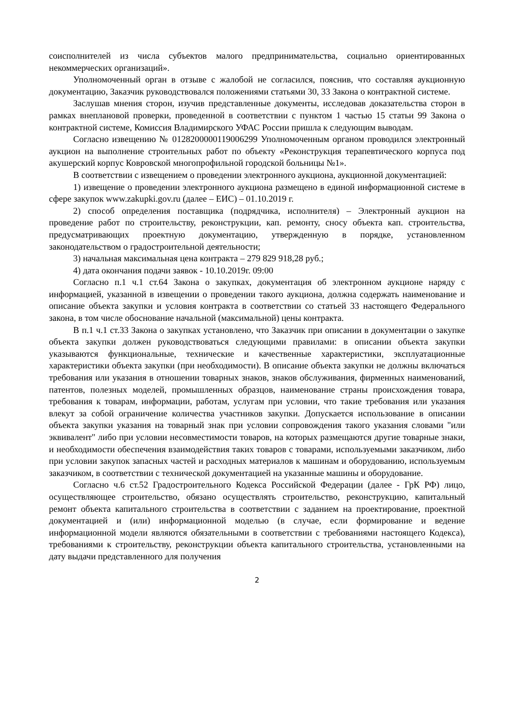соисполнителей из числа субъектов малого предпринимательства, социально ориентированных некоммерческих организаций».
Уполномоченный орган в отзыве с жалобой не согласился, пояснив, что составляя аукционную документацию, Заказчик руководствовался положениями статьями 30, 33 Закона о контрактной системе.
Заслушав мнения сторон, изучив представленные документы, исследовав доказательства сторон в рамках внеплановой проверки, проведенной в соответствии с пунктом 1 частью 15 статьи 99 Закона о контрактной системе, Комиссия Владимирского УФАС России пришла к следующим выводам.
Согласно извещению № 0128200000119006299 Уполномоченным органом проводился электронный аукцион на выполнение строительных работ по объекту «Реконструкция терапевтического корпуса под акушерский корпус Ковровской многопрофильной городской больницы №1».
В соответствии с извещением о проведении электронного аукциона, аукционной документацией:
1) извещение о проведении электронного аукциона размещено в единой информационной системе в сфере закупок www.zakupki.gov.ru (далее – ЕИС) – 01.10.2019 г.
2) способ определения поставщика (подрядчика, исполнителя) – Электронный аукцион на проведение работ по строительству, реконструкции, кап. ремонту, сносу объекта кап. строительства, предусматривающих проектную документацию, утвержденную в порядке, установленном законодательством о градостроительной деятельности;
3) начальная максимальная цена контракта – 279 829 918,28 руб.;
4) дата окончания подачи заявок - 10.10.2019г. 09:00
Согласно п.1 ч.1 ст.64 Закона о закупках, документация об электронном аукционе наряду с информацией, указанной в извещении о проведении такого аукциона, должна содержать наименование и описание объекта закупки и условия контракта в соответствии со статьей 33 настоящего Федерального закона, в том числе обоснование начальной (максимальной) цены контракта.
В п.1 ч.1 ст.33 Закона о закупках установлено, что Заказчик при описании в документации о закупке объекта закупки должен руководствоваться следующими правилами: в описании объекта закупки указываются функциональные, технические и качественные характеристики, эксплуатационные характеристики объекта закупки (при необходимости). В описание объекта закупки не должны включаться требования или указания в отношении товарных знаков, знаков обслуживания, фирменных наименований, патентов, полезных моделей, промышленных образцов, наименование страны происхождения товара, требования к товарам, информации, работам, услугам при условии, что такие требования или указания влекут за собой ограничение количества участников закупки. Допускается использование в описании объекта закупки указания на товарный знак при условии сопровождения такого указания словами "или эквивалент" либо при условии несовместимости товаров, на которых размещаются другие товарные знаки, и необходимости обеспечения взаимодействия таких товаров с товарами, используемыми заказчиком, либо при условии закупок запасных частей и расходных материалов к машинам и оборудованию, используемым заказчиком, в соответствии с технической документацией на указанные машины и оборудование.
Согласно ч.6 ст.52 Градостроительного Кодекса Российской Федерации (далее - ГрК РФ) лицо, осуществляющее строительство, обязано осуществлять строительство, реконструкцию, капитальный ремонт объекта капитального строительства в соответствии с заданием на проектирование, проектной документацией и (или) информационной моделью (в случае, если формирование и ведение информационной модели являются обязательными в соответствии с требованиями настоящего Кодекса), требованиями к строительству, реконструкции объекта капитального строительства, установленными на дату выдачи представленного для получения
2